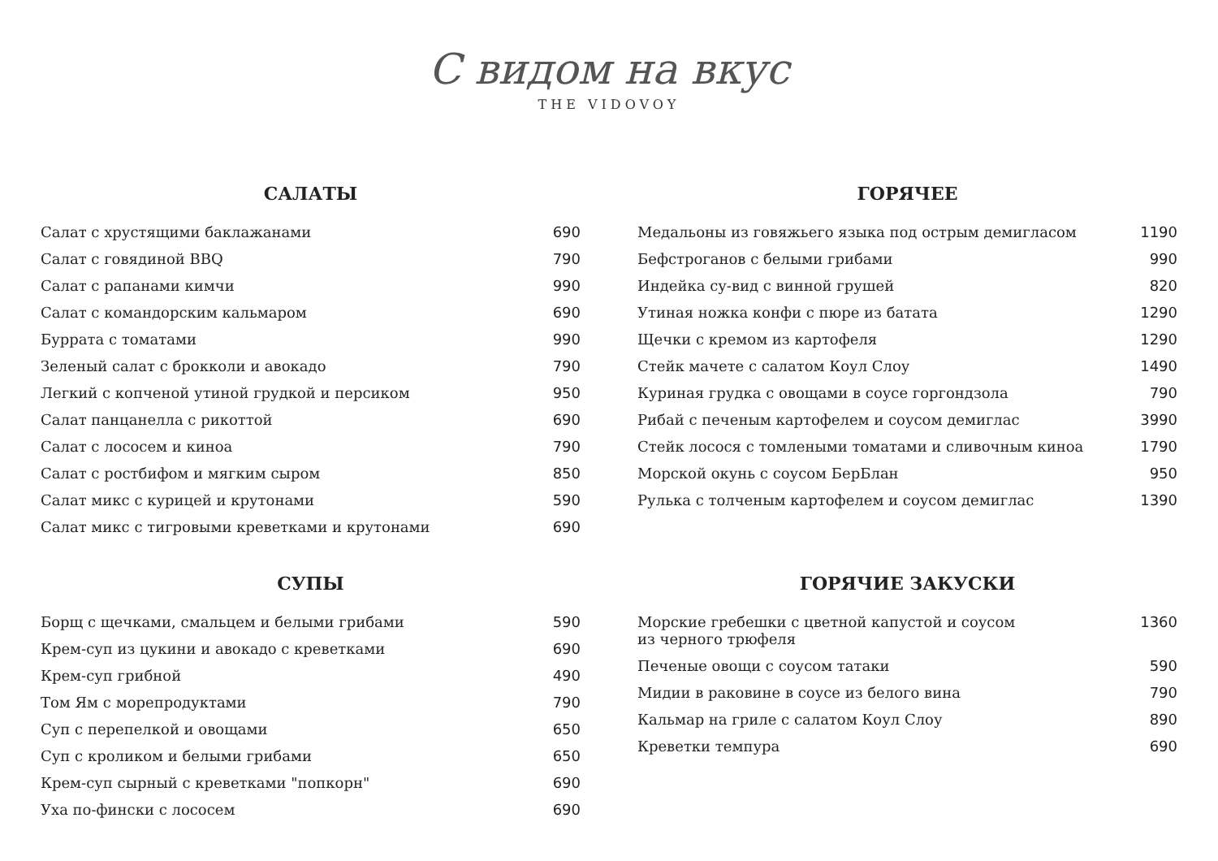С видом на вкус
THE VIDOVOY
САЛАТЫ
| Салат с хрустящими баклажанами | 690 |
| Салат с говядиной BBQ | 790 |
| Салат с рапанами кимчи | 990 |
| Салат с командорским кальмаром | 690 |
| Буррата с томатами | 990 |
| Зеленый салат с брокколи и авокадо | 790 |
| Легкий с копченой утиной грудкой и персиком | 950 |
| Салат панцанелла с рикоттой | 690 |
| Салат с лососем и киноа | 790 |
| Салат с ростбифом и мягким сыром | 850 |
| Салат микс с курицей и крутонами | 590 |
| Салат микс с тигровыми креветками и крутонами | 690 |
СУПЫ
| Борщ с щечками, смальцем и белыми грибами | 590 |
| Крем-суп из цукини и авокадо с креветками | 690 |
| Крем-суп грибной | 490 |
| Том Ям с морепродуктами | 790 |
| Суп с перепелкой и овощами | 650 |
| Суп с кроликом и белыми грибами | 650 |
| Крем-суп сырный с креветками "попкорн" | 690 |
| Уха по-фински с лососем | 690 |
ГОРЯЧЕЕ
| Медальоны из говяжьего языка под острым демигласом | 1190 |
| Бефстроганов с белыми грибами | 990 |
| Индейка су-вид с винной грушей | 820 |
| Утиная ножка конфи с пюре из батата | 1290 |
| Щечки с кремом из картофеля | 1290 |
| Стейк мачете с салатом Коул Слоу | 1490 |
| Куриная грудка с овощами в соусе горгондзола | 790 |
| Рибай с печеным картофелем и соусом демиглас | 3990 |
| Стейк лосося с томлеными томатами и сливочным киноа | 1790 |
| Морской окунь с соусом БерБлан | 950 |
| Рулька с толченым картофелем и соусом демиглас | 1390 |
ГОРЯЧИЕ ЗАКУСКИ
| Морские гребешки с цветной капустой и соусом из черного трюфеля | 1360 |
| Печеные овощи с соусом татаки | 590 |
| Мидии в раковине в соусе из белого вина | 790 |
| Кальмар на гриле с салатом Коул Слоу | 890 |
| Креветки темпура | 690 |